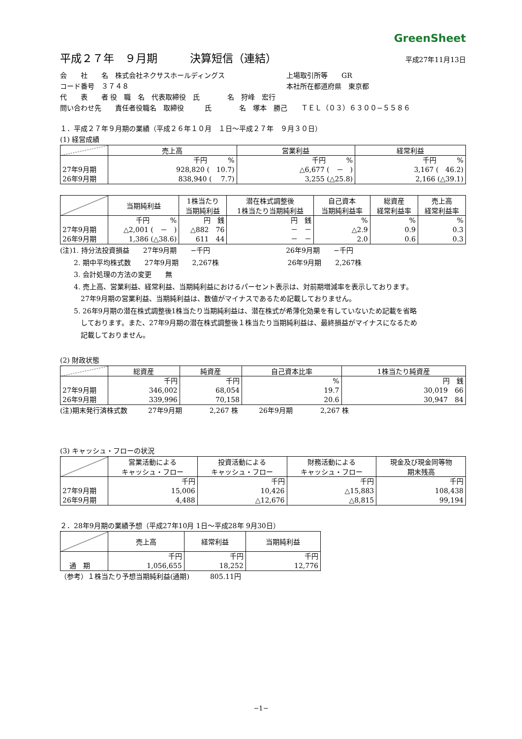GreenSheet
平成２７年　９月期　　　決算短信（連結）
平成27年11月13日
会　　社　　名　株式会社ネクサスホールディングス 上場取引所等　　GR
コード番号　３７４８ 本社所在都道府県　東京都
代　　表　　者 役　職　名　代表取締役　氏　　　　名　狩峰　宏行
問い合わせ先　　責任者役職名　取締役　　　氏　　　　名　塚本　勝己　　ＴＥＬ（０３）６３００−５５８６
１．平成２７年９月期の業績（平成２６年１０月　１日〜平成２７年　９月３０日）
(1) 経営成績
| | 売上高 | 営業利益 | 経常利益 |
| --- | --- | --- | --- |
| 27年9月期 26年9月期 | 千円 % 928,820 ( 10.7) 838,940 ( 7.7) | 千円 % △6,677 ( － ) 3,255 (△25.8) | 千円 % 3,167 ( 46.2) 2,166 (△39.1) |
| | 当期純利益 | 1株当たり 当期純利益 | 潜在株式調整後 1株当たり当期純利益 | 自己資本 当期純利益率 | 総資産 経常利益率 | 売上高 経常利益率 |
| --- | --- | --- | --- | --- | --- | --- |
| 27年9月期 26年9月期 | 千円 % △2,001 ( － ) 1,386 (△38.6) | 円 銭 △882 76 611 44 | 円 銭 － － － － | % △2.9 2.0 | % 0.9 0.6 | % 0.3 0.3 |
(注)1. 持分法投資損益　　27年9月期　　−千円　　　　　　　　　　　26年9月期　　−千円
　　2. 期中平均株式数　　27年9月期　　2,267株　　　　　　　　　　26年9月期　　2,267株
　　3. 会計処理の方法の変更　　無
　　4. 売上高、営業利益、経常利益、当期純利益におけるパーセント表示は、対前期増減率を表示しております。
　　　27年9月期の営業利益、当期純利益は、数値がマイナスであるため記載しておりません。
　　5. 26年9月期の潜在株式調整後1株当たり当期純利益は、潜在株式が希薄化効果を有していないため記載を省略
　　　しております。また、27年9月期の潜在株式調整後１株当たり当期純利益は、最終損益がマイナスになるため
　　　記載しておりません。
(2) 財政状態
| | 総資産 | 純資産 | 自己資本比率 | 1株当たり純資産 |
| --- | --- | --- | --- | --- |
| 27年9月期 26年9月期 | 千円 346,002 339,996 | 千円 68,054 70,158 | % 19.7 20.6 | 円 銭 30,019 66 30,947 84 |
(注)期末発行済株式数　　　27年9月期　　　　2,267 株　　　26年9月期　　　　2,267 株
(3) キャッシュ・フローの状況
| | 営業活動による キャッシュ・フロー | 投資活動による キャッシュ・フロー | 財務活動による キャッシュ・フロー | 現金及び現金同等物 期末残高 |
| --- | --- | --- | --- | --- |
| 27年9月期 26年9月期 | 千円 15,006 4,488 | 千円 10,426 △12,676 | 千円 △15,883 △8,815 | 千円 108,438 99,194 |
２．28年9月期の業績予想（平成27年10月 1日〜平成28年 9月30日）
| | 売上高 | 経常利益 | 当期純利益 |
| --- | --- | --- | --- |
| 通 期 | 千円 1,056,655 | 千円 18,252 | 千円 12,776 |
（参考）１株当たり予想当期純利益(通期)　　　805.11円
−1−